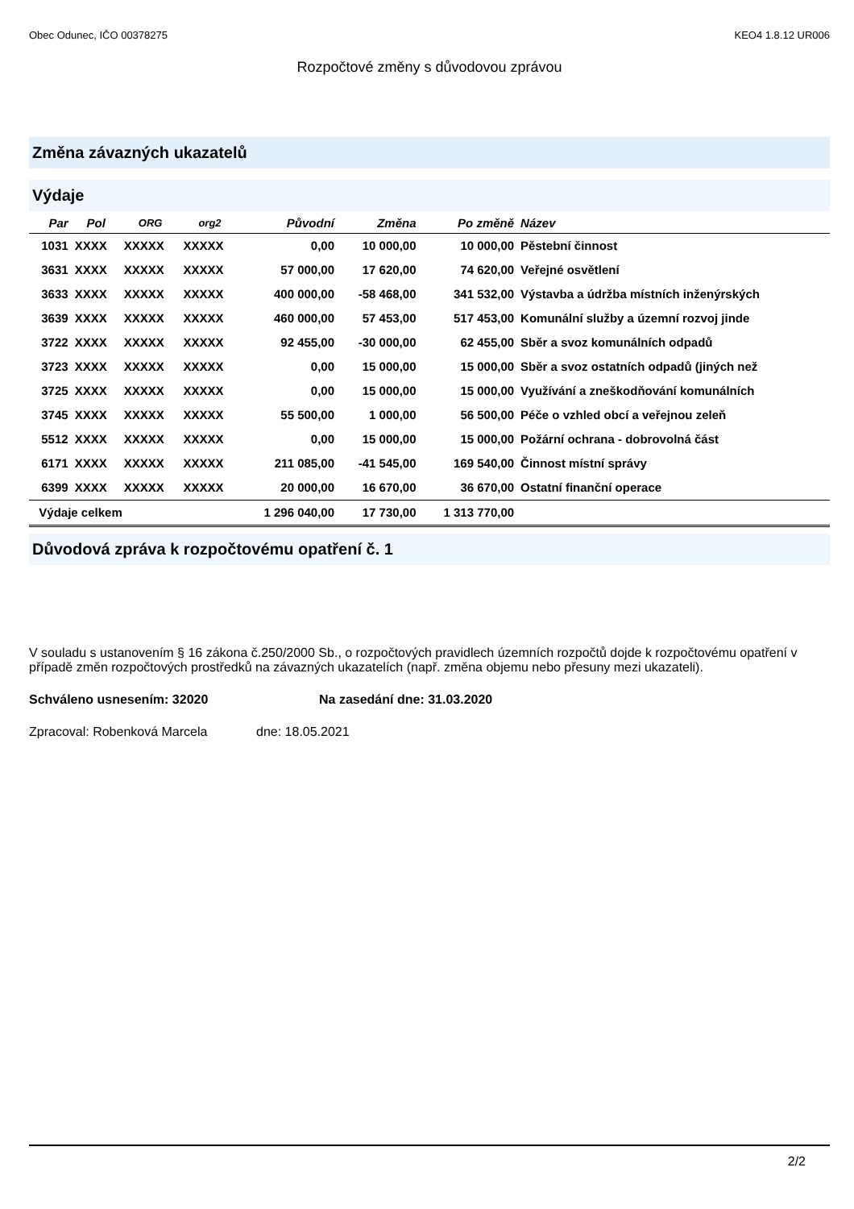Obec Odunec, IČO 00378275 KEO4 1.8.12 UR006
Rozpočtové změny s důvodovou zprávou
Změna závazných ukazatelů
Výdaje
| Par | Pol | ORG | org2 | Původní | Změna | Po změně | Název |
| --- | --- | --- | --- | --- | --- | --- | --- |
| 1031 | XXXX | XXXXX | XXXXX | 0,00 | 10 000,00 | 10 000,00 | Pěstební činnost |
| 3631 | XXXX | XXXXX | XXXXX | 57 000,00 | 17 620,00 | 74 620,00 | Veřejné osvětlení |
| 3633 | XXXX | XXXXX | XXXXX | 400 000,00 | -58 468,00 | 341 532,00 | Výstavba a údržba místních inženýrských |
| 3639 | XXXX | XXXXX | XXXXX | 460 000,00 | 57 453,00 | 517 453,00 | Komunální služby a územní rozvoj jinde |
| 3722 | XXXX | XXXXX | XXXXX | 92 455,00 | -30 000,00 | 62 455,00 | Sběr a svoz komunálních odpadů |
| 3723 | XXXX | XXXXX | XXXXX | 0,00 | 15 000,00 | 15 000,00 | Sběr a svoz ostatních odpadů (jiných než |
| 3725 | XXXX | XXXXX | XXXXX | 0,00 | 15 000,00 | 15 000,00 | Využívání a zneškodňování komunálních |
| 3745 | XXXX | XXXXX | XXXXX | 55 500,00 | 1 000,00 | 56 500,00 | Péče o vzhled obcí a veřejnou zeleň |
| 5512 | XXXX | XXXXX | XXXXX | 0,00 | 15 000,00 | 15 000,00 | Požární ochrana - dobrovolná část |
| 6171 | XXXX | XXXXX | XXXXX | 211 085,00 | -41 545,00 | 169 540,00 | Činnost místní správy |
| 6399 | XXXX | XXXXX | XXXXX | 20 000,00 | 16 670,00 | 36 670,00 | Ostatní finanční operace |
| Výdaje celkem | | | | 1 296 040,00 | 17 730,00 | 1 313 770,00 | |
Důvodová zpráva k rozpočtovému opatření č. 1
V souladu s ustanovením § 16 zákona č.250/2000 Sb., o rozpočtových pravidlech územních rozpočtů dojde k rozpočtovému opatření v případě změn rozpočtových prostředků na závazných ukazatelích (např. změna objemu nebo přesuny mezi ukazateli).
Schváleno usnesením: 32020 Na zasedání dne: 31.03.2020
Zpracoval: Robenková Marcela dne: 18.05.2021
2/2